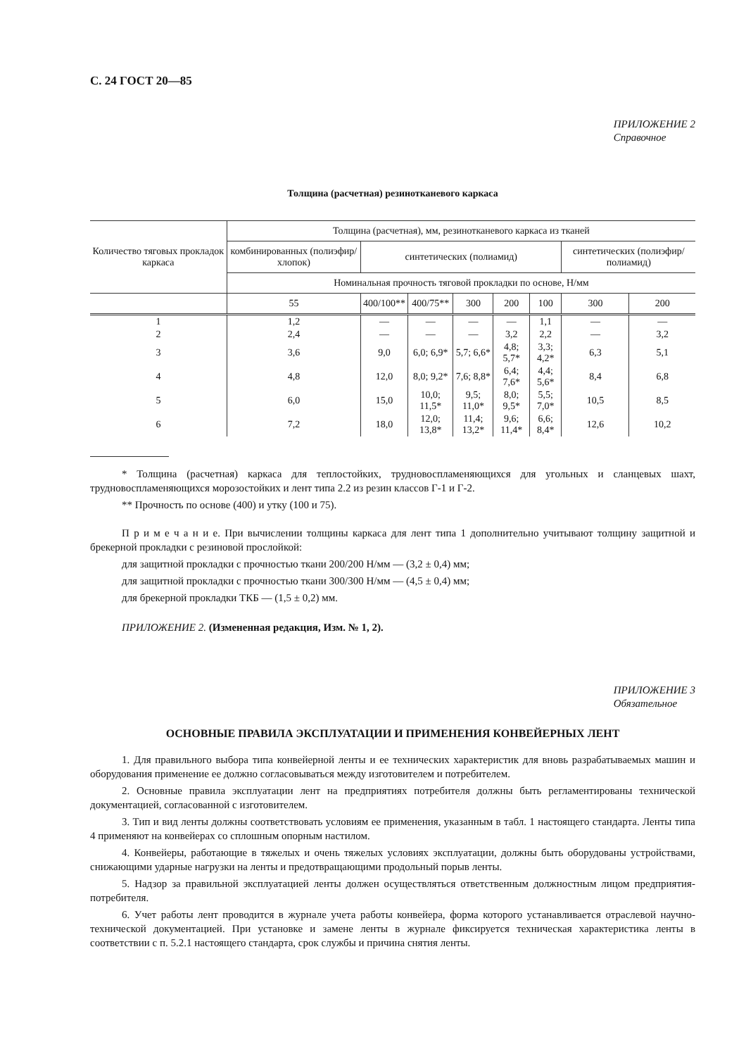С. 24 ГОСТ 20—85
ПРИЛОЖЕНИЕ 2
Справочное
Толщина (расчетная) резинотканевого каркаса
| Количество тяговых прокладок каркаса | Толщина (расчетная), мм, резинотканевого каркаса из тканей | | | | | | | |
| --- | --- | --- | --- | --- | --- | --- | --- | --- |
| | комбини­рованных (полиэфир/ хлопок) | синтетических (полиамид) | | | | | синтетических (полиэфир/полиамид) | |
| | Номинальная прочность тяговой прокладки по основе, Н/мм | | | | | | | |
| | 55 | 400/100** | 400/75** | 300 | 200 | 100 | 300 | 200 |
| 1 | 1,2 | — | — | — | — | 1,1 | — | — |
| 2 | 2,4 | — | — | — | 3,2 | 2,2 | — | 3,2 |
| 3 | 3,6 | 9,0 | 6,0; 6,9* | 5,7; 6,6* | 4,8; 5,7* | 3,3; 4,2* | 6,3 | 5,1 |
| 4 | 4,8 | 12,0 | 8,0; 9,2* | 7,6; 8,8* | 6,4; 7,6* | 4,4; 5,6* | 8,4 | 6,8 |
| 5 | 6,0 | 15,0 | 10,0; 11,5* | 9,5; 11,0* | 8,0; 9,5* | 5,5; 7,0* | 10,5 | 8,5 |
| 6 | 7,2 | 18,0 | 12,0; 13,8* | 11,4; 13,2* | 9,6; 11,4* | 6,6; 8,4* | 12,6 | 10,2 |
* Толщина (расчетная) каркаса для теплостойких, трудновоспламеняющихся для угольных и сланцевых шахт, трудновоспламеняющихся морозостойких и лент типа 2.2 из резин классов Г-1 и Г-2.
** Прочность по основе (400) и утку (100 и 75).
П р и м е ч а н и е. При вычислении толщины каркаса для лент типа 1 дополнительно учитывают толщину защитной и брекерной прокладки с резиновой прослойкой:
для защитной прокладки с прочностью ткани 200/200 Н/мм — (3,2 ± 0,4) мм;
для защитной прокладки с прочностью ткани 300/300 Н/мм — (4,5 ± 0,4) мм;
для брекерной прокладки ТКБ — (1,5 ± 0,2) мм.
ПРИЛОЖЕНИЕ 2. (Измененная редакция, Изм. № 1, 2).
ПРИЛОЖЕНИЕ 3
Обязательное
ОСНОВНЫЕ ПРАВИЛА ЭКСПЛУАТАЦИИ И ПРИМЕНЕНИЯ КОНВЕЙЕРНЫХ ЛЕНТ
1. Для правильного выбора типа конвейерной ленты и ее технических характеристик для вновь разрабатываемых машин и оборудования применение ее должно согласовываться между изготовителем и потребителем.
2. Основные правила эксплуатации лент на предприятиях потребителя должны быть регламентированы технической документацией, согласованной с изготовителем.
3. Тип и вид ленты должны соответствовать условиям ее применения, указанным в табл. 1 настоящего стандарта. Ленты типа 4 применяют на конвейерах со сплошным опорным настилом.
4. Конвейеры, работающие в тяжелых и очень тяжелых условиях эксплуатации, должны быть оборудованы устройствами, снижающими ударные нагрузки на ленты и предотвращающими продольный порыв ленты.
5. Надзор за правильной эксплуатацией ленты должен осуществляться ответственным должностным лицом предприятия-потребителя.
6. Учет работы лент проводится в журнале учета работы конвейера, форма которого устанавливается отраслевой научно-технической документацией. При установке и замене ленты в журнале фиксируется техническая характеристика ленты в соответствии с п. 5.2.1 настоящего стандарта, срок службы и причина снятия ленты.